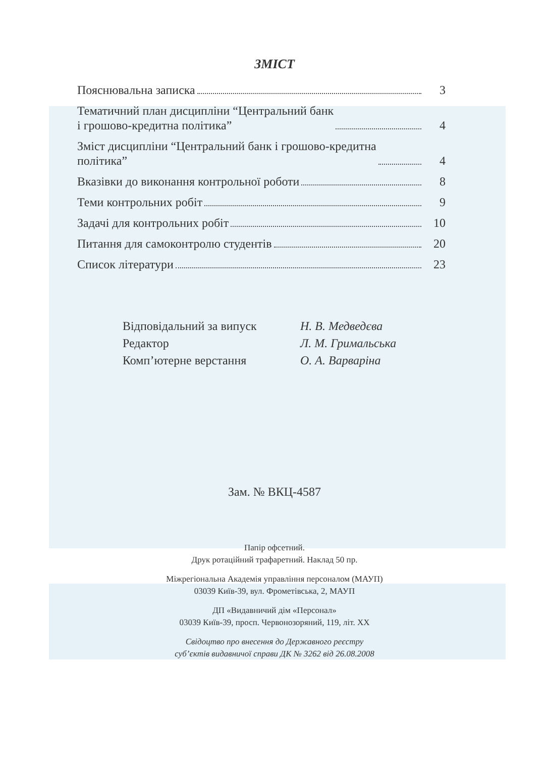ЗМІСТ
Пояснювальна записка 3
Тематичний план дисципліни “Центральний банк
і грошово-кредитна політика” 4
Зміст дисципліни “Центральний банк і грошово-кредитна
політика” 4
Вказівки до виконання контрольної роботи 8
Теми контрольних робіт 9
Задачі для контрольних робіт 10
Питання для самоконтролю студентів 20
Список літератури 23
Відповідальний за випуск Н. В. Медведєва
Редактор Л. М. Гримальська
Комп’ютерне верстання О. А. Варваріна
Зам. № ВКЦ-4587
Папір офсетний.
Друк ротаційний трафаретний. Наклад 50 пр.
Міжрегіональна Академія управління персоналом (МАУП)
03039 Київ-39, вул. Фрометівська, 2, МАУП
ДП «Видавничий дім «Персонал»
03039 Київ-39, просп. Червонозоряний, 119, літ. XX
Свідоцтво про внесення до Державного реєстру
суб’єктів видавничої справи ДК № 3262 від 26.08.2008